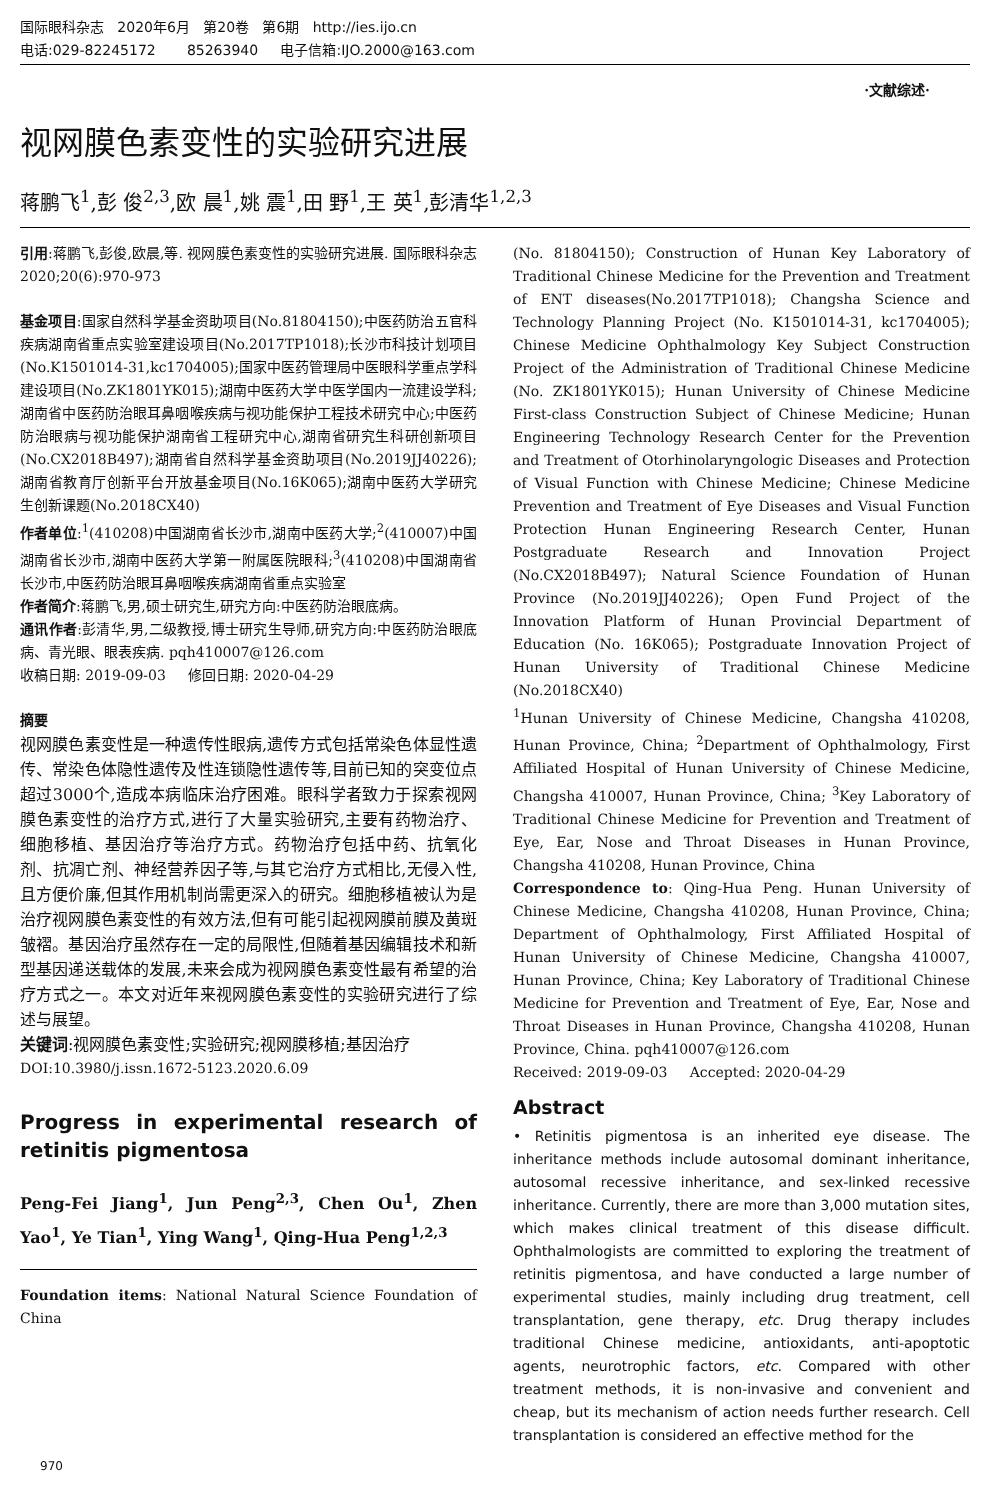国际眼科杂志 2020年6月 第20卷 第6期 http://ies.ijo.cn
电话:029-82245172 85263940 电子信箱:IJO.2000@163.com
·文献综述·
视网膜色素变性的实验研究进展
蒋鹏飞<sup>1</sup>,彭 俊<sup>2,3</sup>,欧 晨<sup>1</sup>,姚 震<sup>1</sup>,田 野<sup>1</sup>,王 英<sup>1</sup>,彭清华<sup>1,2,3</sup>
引用:蒋鹏飞,彭俊,欧晨,等. 视网膜色素变性的实验研究进展. 国际眼科杂志 2020;20(6):970-973
基金项目:国家自然科学基金资助项目(No.81804150);中医药防治五官科疾病湖南省重点实验室建设项目(No.2017TP1018);长沙市科技计划项目(No.K1501014-31,kc1704005);国家中医药管理局中医眼科学重点学科建设项目(No.ZK1801YK015);湖南中医药大学中医学国内一流建设学科;湖南省中医药防治眼耳鼻咽喉疾病与视功能保护工程技术研究中心;中医药防治眼病与视功能保护湖南省工程研究中心,湖南省研究生科研创新项目(No.CX2018B497);湖南省自然科学基金资助项目(No.2019JJ40226);湖南省教育厅创新平台开放基金项目(No.16K065);湖南中医药大学研究生创新课题(No.2018CX40)
作者单位:<sup>1</sup>(410208)中国湖南省长沙市,湖南中医药大学;<sup>2</sup>(410007)中国湖南省长沙市,湖南中医药大学第一附属医院眼科;<sup>3</sup>(410208)中国湖南省长沙市,中医药防治眼耳鼻咽喉疾病湖南省重点实验室
作者简介:蒋鹏飞,男,硕士研究生,研究方向:中医药防治眼底病。
通讯作者:彭清华,男,二级教授,博士研究生导师,研究方向:中医药防治眼底病、青光眼、眼表疾病. pqh410007@126.com
收稿日期: 2019-09-03 修回日期: 2020-04-29
摘要
视网膜色素变性是一种遗传性眼病,遗传方式包括常染色体显性遗传、常染色体隐性遗传及性连锁隐性遗传等,目前已知的突变位点超过3000个,造成本病临床治疗困难。眼科学者致力于探索视网膜色素变性的治疗方式,进行了大量实验研究,主要有药物治疗、细胞移植、基因治疗等治疗方式。药物治疗包括中药、抗氧化剂、抗凋亡剂、神经营养因子等,与其它治疗方式相比,无侵入性,且方便价廉,但其作用机制尚需更深入的研究。细胞移植被认为是治疗视网膜色素变性的有效方法,但有可能引起视网膜前膜及黄斑皱褶。基因治疗虽然存在一定的局限性,但随着基因编辑技术和新型基因递送载体的发展,未来会成为视网膜色素变性最有希望的治疗方式之一。本文对近年来视网膜色素变性的实验研究进行了综述与展望。
关键词:视网膜色素变性;实验研究;视网膜移植;基因治疗
DOI:10.3980/j.issn.1672-5123.2020.6.09
Progress in experimental research of retinitis pigmentosa
Peng-Fei Jiang<sup>1</sup>, Jun Peng<sup>2,3</sup>, Chen Ou<sup>1</sup>, Zhen Yao<sup>1</sup>, Ye Tian<sup>1</sup>, Ying Wang<sup>1</sup>, Qing-Hua Peng<sup>1,2,3</sup>
Foundation items: National Natural Science Foundation of China
(No. 81804150); Construction of Hunan Key Laboratory of Traditional Chinese Medicine for the Prevention and Treatment of ENT diseases(No.2017TP1018); Changsha Science and Technology Planning Project (No. K1501014-31, kc1704005); Chinese Medicine Ophthalmology Key Subject Construction Project of the Administration of Traditional Chinese Medicine (No. ZK1801YK015); Hunan University of Chinese Medicine First-class Construction Subject of Chinese Medicine; Hunan Engineering Technology Research Center for the Prevention and Treatment of Otorhinolaryngologic Diseases and Protection of Visual Function with Chinese Medicine; Chinese Medicine Prevention and Treatment of Eye Diseases and Visual Function Protection Hunan Engineering Research Center, Hunan Postgraduate Research and Innovation Project (No.CX2018B497); Natural Science Foundation of Hunan Province (No.2019JJ40226); Open Fund Project of the Innovation Platform of Hunan Provincial Department of Education (No. 16K065); Postgraduate Innovation Project of Hunan University of Traditional Chinese Medicine (No.2018CX40)
<sup>1</sup> Hunan University of Chinese Medicine, Changsha 410208, Hunan Province, China; <sup>2</sup>Department of Ophthalmology, First Affiliated Hospital of Hunan University of Chinese Medicine, Changsha 410007, Hunan Province, China; <sup>3</sup>Key Laboratory of Traditional Chinese Medicine for Prevention and Treatment of Eye, Ear, Nose and Throat Diseases in Hunan Province, Changsha 410208, Hunan Province, China
Correspondence to: Qing-Hua Peng. Hunan University of Chinese Medicine, Changsha 410208, Hunan Province, China; Department of Ophthalmology, First Affiliated Hospital of Hunan University of Chinese Medicine, Changsha 410007, Hunan Province, China; Key Laboratory of Traditional Chinese Medicine for Prevention and Treatment of Eye, Ear, Nose and Throat Diseases in Hunan Province, Changsha 410208, Hunan Province, China. pqh410007@126.com
Received: 2019-09-03 Accepted: 2020-04-29
Abstract
• Retinitis pigmentosa is an inherited eye disease. The inheritance methods include autosomal dominant inheritance, autosomal recessive inheritance, and sex-linked recessive inheritance. Currently, there are more than 3,000 mutation sites, which makes clinical treatment of this disease difficult. Ophthalmologists are committed to exploring the treatment of retinitis pigmentosa, and have conducted a large number of experimental studies, mainly including drug treatment, cell transplantation, gene therapy, etc. Drug therapy includes traditional Chinese medicine, antioxidants, anti-apoptotic agents, neurotrophic factors, etc. Compared with other treatment methods, it is non-invasive and convenient and cheap, but its mechanism of action needs further research. Cell transplantation is considered an effective method for the
970